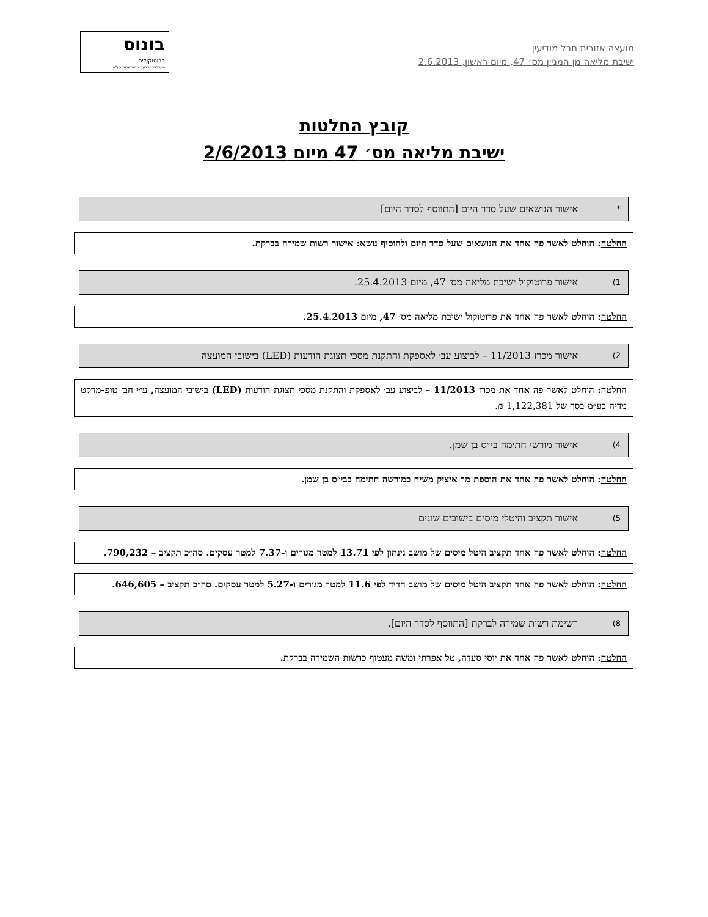בונוס
פרוטוקולים
מערכות הצבעה ממוחשבות בע"מ
מועצה אזורית חבל מודיעין
ישיבת מליאה מן המניין מס׳ 47, מיום ראשון, 2.6.2013
קובץ החלטות
ישיבת מליאה מס׳ 47 מיום 2/6/2013
* אישור הנושאים שעל סדר היום [התווסף לסדר היום]
החלטה: הוחלט לאשר פה אחד את הנושאים שעל סדר היום ולהוסיף נושא: אישור רשות שמירה בברקת.
1) אישור פרוטוקול ישיבת מליאה מס׳ 47, מיום 25.4.2013.
החלטה: הוחלט לאשר פה אחד את פרוטוקול ישיבת מליאה מס׳ 47, מיום 25.4.2013.
2) אישור מכרז 11/2013 – לביצוע עב׳ לאספקת והתקנת מסכי תצוגת הודעות (LED) בישובי המועצה
החלטה: הוחלט לאשר פה אחד את מכרז 11/2013 – לביצוע עב׳ לאספקת והתקנת מסכי תצוגת הודעות (LED) בישובי המועצה, ע״י חב׳ טופ-מרקט מדיה בע״מ בסך של 1,122,381 ₪.
4) אישור מורשי חתימה בי״ס בן שמן.
החלטה: הוחלט לאשר פה אחד את הוספת מר איציק משיח כמורשה חתימה בבי״ס בן שמן.
5) אישור תקציב והיטלי מיסים בישובים שונים
החלטה: הוחלט לאשר פה אחד תקציב היטל מיסים של מושב גינתון לפי 13.71 למטר מגורים ו-7.37 למטר עסקים. סה״כ תקציב – 790,232.
החלטה: הוחלט לאשר פה אחד תקציב היטל מיסים של מושב חדיד לפי 11.6 למטר מגורים ו-5.27 למטר עסקים. סה״כ תקציב – 646,605.
8) רשימת רשות שמירה לברקת [התווסף לסדר היום].
החלטה: הוחלט לאשר פה אחד את יוסי סעדה, טל אפרתי ומשה מעטוף כרשות השמירה בברקת.